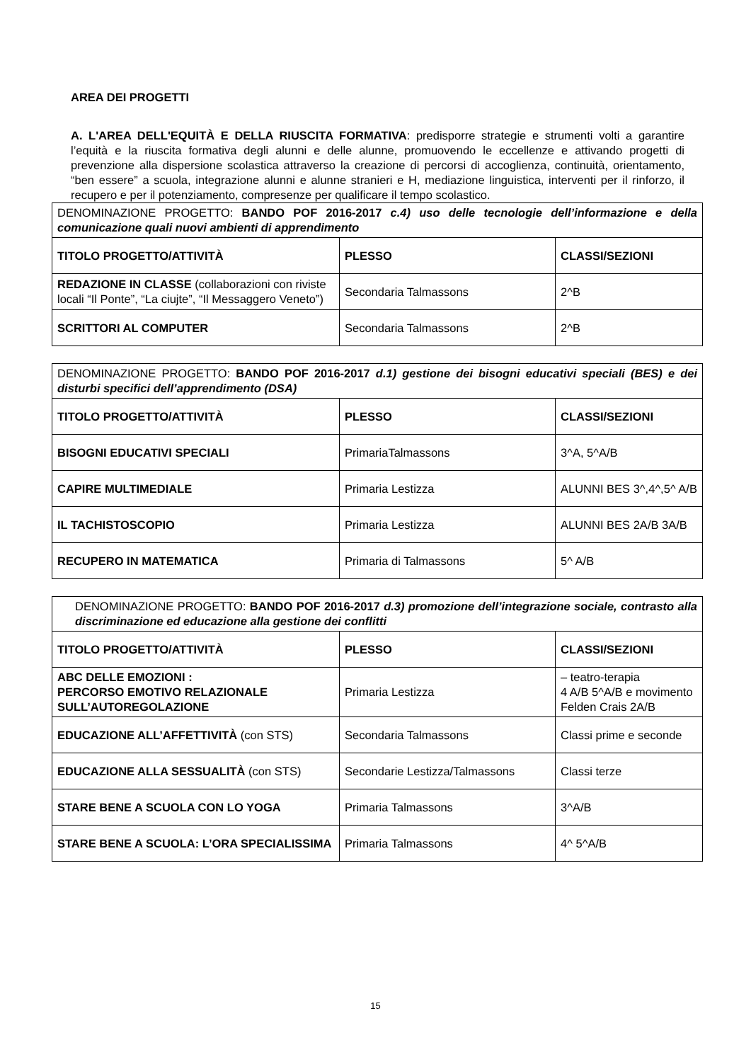AREA DEI PROGETTI
A. L'AREA DELL'EQUITÀ E DELLA RIUSCITA FORMATIVA: predisporre strategie e strumenti volti a garantire l’equità e la riuscita formativa degli alunni e delle alunne, promuovendo le eccellenze e attivando progetti di prevenzione alla dispersione scolastica attraverso la creazione di percorsi di accoglienza, continuità, orientamento, “ben essere” a scuola, integrazione alunni e alunne stranieri e H, mediazione linguistica, interventi per il rinforzo, il recupero e per il potenziamento, compresenze per qualificare il tempo scolastico.
| DENOMINAZIONE PROGETTO: BANDO POF 2016-2017 c.4) uso delle tecnologie dell’informazione e della comunicazione quali nuovi ambienti di apprendimento | | |
| TITOLO PROGETTO/ATTIVITÀ | PLESSO | CLASSI/SEZIONI |
| REDAZIONE IN CLASSE (collaborazioni con riviste locali “Il Ponte”, “La ciujte”, “Il Messaggero Veneto”) | Secondaria Talmassons | 2^B |
| SCRITTORI AL COMPUTER | Secondaria Talmassons | 2^B |
| DENOMINAZIONE PROGETTO: BANDO POF 2016-2017 d.1) gestione dei bisogni educativi speciali (BES) e dei disturbi specifici dell’apprendimento (DSA) | | |
| TITOLO PROGETTO/ATTIVITÀ | PLESSO | CLASSI/SEZIONI |
| BISOGNI EDUCATIVI SPECIALI | PrimariaTalmassons | 3^A, 5^A/B |
| CAPIRE MULTIMEDIALE | Primaria Lestizza | ALUNNI BES 3^,4^,5^ A/B |
| IL TACHISTOSCOPIO | Primaria Lestizza | ALUNNI BES 2A/B 3A/B |
| RECUPERO IN MATEMATICA | Primaria di Talmassons | 5^ A/B |
| DENOMINAZIONE PROGETTO: BANDO POF 2016-2017 d.3) promozione dell’integrazione sociale, contrasto alla discriminazione ed educazione alla gestione dei conflitti | | |
| TITOLO PROGETTO/ATTIVITÀ | PLESSO | CLASSI/SEZIONI |
| ABC DELLE EMOZIONI : PERCORSO EMOTIVO RELAZIONALE SULL’AUTOREGOLAZIONE | Primaria Lestizza | – teatro-terapia 4 A/B 5^A/B e movimento Felden Crais 2A/B |
| EDUCAZIONE ALL’AFFETTIVITÀ (con STS) | Secondaria Talmassons | Classi prime e seconde |
| EDUCAZIONE ALLA SESSUALITÀ (con STS) | Secondarie Lestizza/Talmassons | Classi terze |
| STARE BENE A SCUOLA CON LO YOGA | Primaria Talmassons | 3^A/B |
| STARE BENE A SCUOLA: L’ORA SPECIALISSIMA | Primaria Talmassons | 4^ 5^A/B |
15